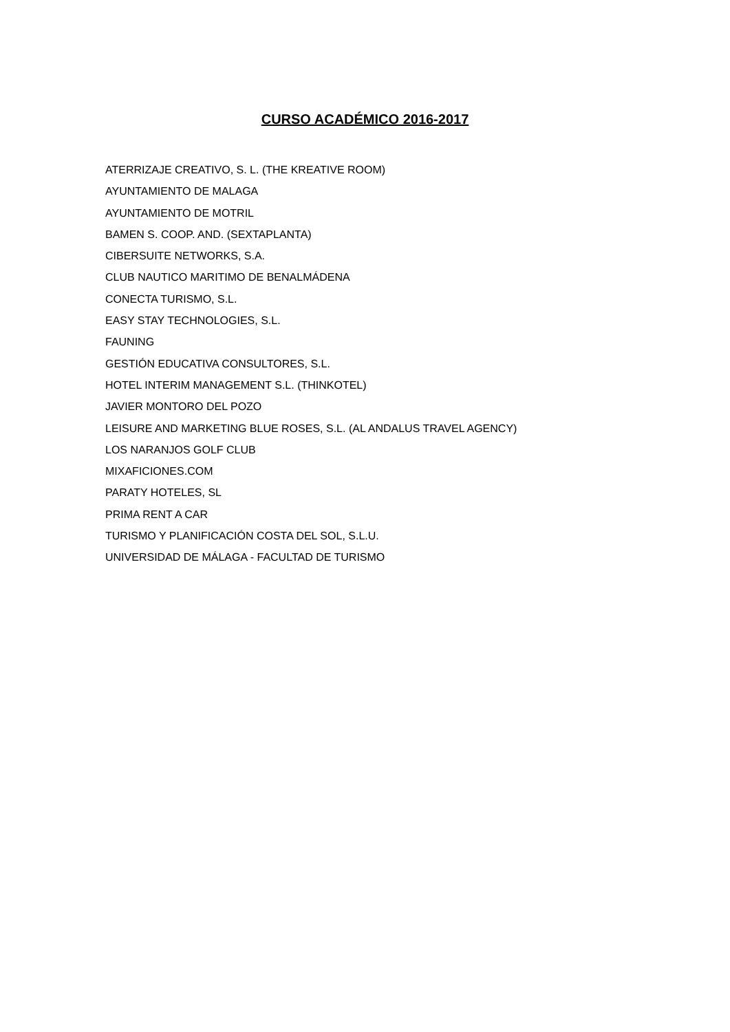CURSO ACADÉMICO 2016-2017
ATERRIZAJE CREATIVO, S. L. (THE KREATIVE ROOM)
AYUNTAMIENTO DE MALAGA
AYUNTAMIENTO DE MOTRIL
BAMEN S. COOP. AND. (SEXTAPLANTA)
CIBERSUITE NETWORKS, S.A.
CLUB NAUTICO MARITIMO DE BENALMÁDENA
CONECTA TURISMO, S.L.
EASY STAY TECHNOLOGIES, S.L.
FAUNING
GESTIÓN EDUCATIVA CONSULTORES, S.L.
HOTEL INTERIM MANAGEMENT S.L. (THINKOTEL)
JAVIER MONTORO DEL POZO
LEISURE AND MARKETING BLUE ROSES, S.L. (AL ANDALUS TRAVEL AGENCY)
LOS NARANJOS GOLF CLUB
MIXAFICIONES.COM
PARATY HOTELES, SL
PRIMA RENT A CAR
TURISMO Y PLANIFICACIÓN COSTA DEL SOL, S.L.U.
UNIVERSIDAD DE MÁLAGA - FACULTAD DE TURISMO